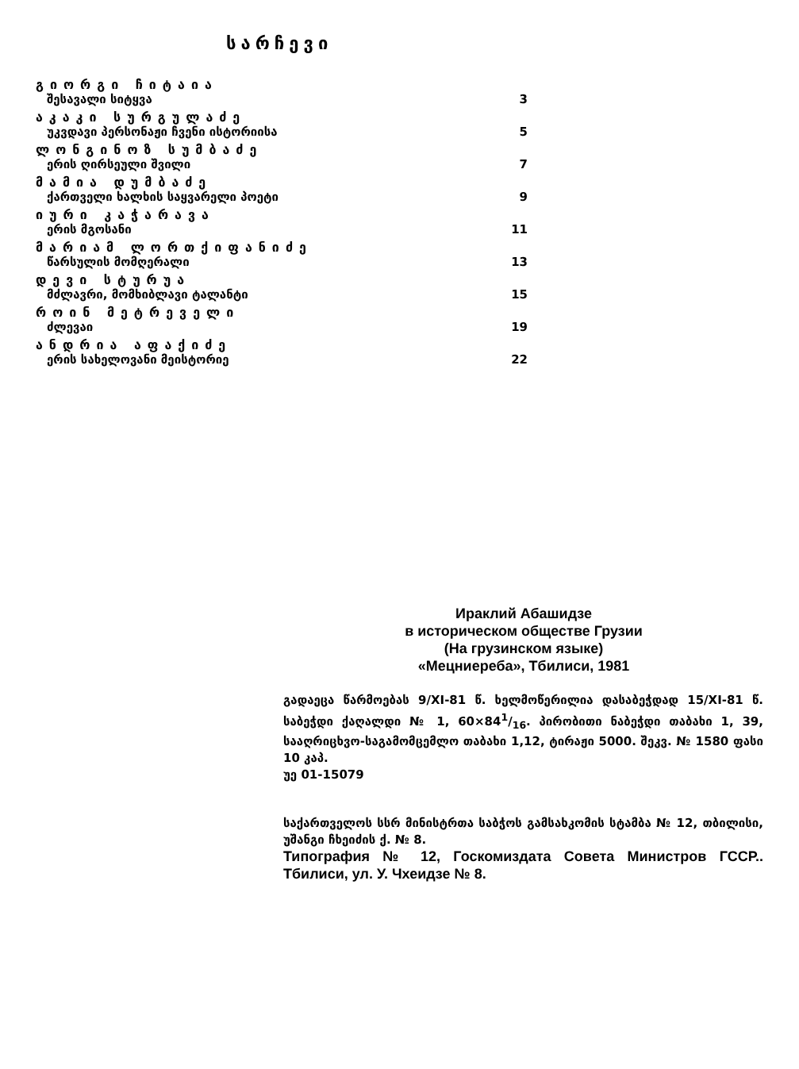სარჩევი
გიორგი ჩიტაია
შესავალი სიტყვა 3
აკაკი სურგულაძე
უკვდავი პერსონაჟი ჩვენი ისტორიისა 5
ლონგინოზ სუმბაძე
ერის ღირსეული შვილი 7
მამია დუმბაძე
ქართველი ხალხის საყვარელი პოეტი 9
იური კაჭარავა
ერის მგოსანი 11
მარიამ ლორთქიფანიძე
წარსულის მომღერალი 13
დევი სტურუა
მძლავრი, მომხიბლავი ტალანტი 15
როინ მეტრეველი
ძლევაი 19
ანდრია აფაქიძე
ერის სახელოვანი მეისტორიე 22
Ираклий Абашидзе
в историческом обществе Грузии
(На грузинском языке)
«Мецниереба», Тбилиси, 1981
გადაეცა წარმოებას 9/XI-81 წ. ხელმოწერილია დასაბეჭდად 15/XI-81 წ. საბეჭდი ქაღალდი № 1, 60×841/16. პირობითი ნაბეჭდი თაბახი 1, 39, სააღრიცხვო-საგამომცემლო თაბახი 1,12, ტირაჟი 5000. შეკვ. № 1580 ფასი 10 კაპ.
უე 01-15079
საქართველოს სსრ მინისტრთა საბჭოს გამსახკომის სტამბა № 12, თბილისი, უშანგი ჩხეიძის ქ. № 8.
Типография № 12, Госкомиздата Совета Министров ГССР.. Тбилиси, ул. У. Чхеидзе № 8.